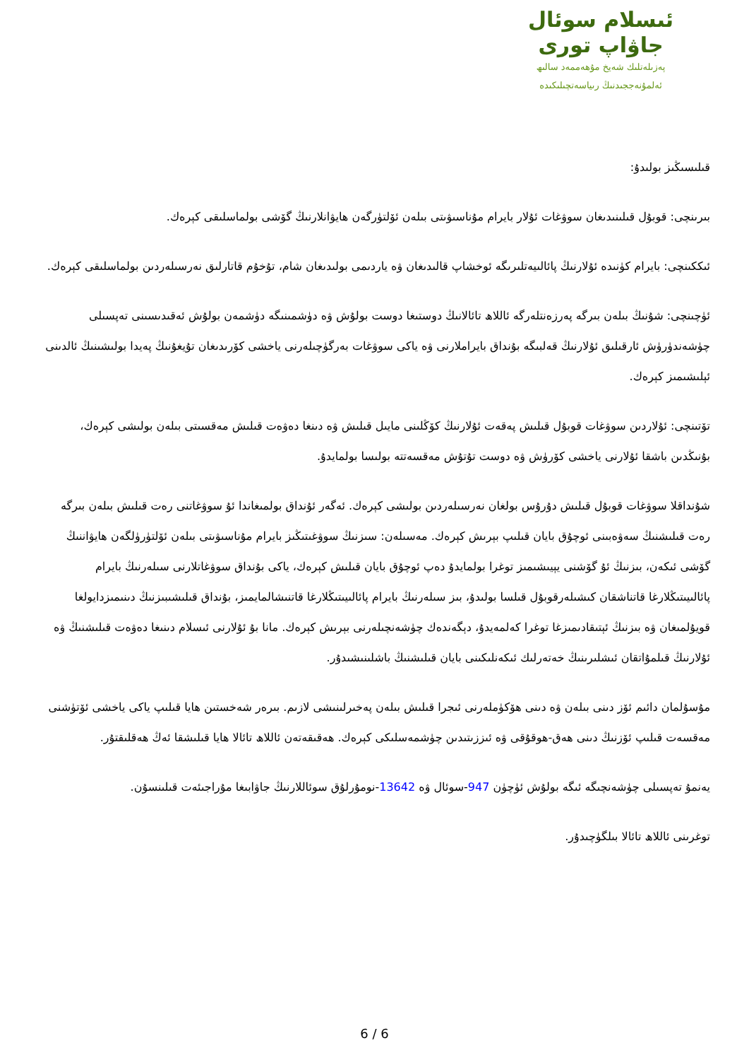ئىسلام سوئال
جاۋاپ تورى
پەزىلەتلىك شەيخ مۇھەممەد سالىھ
ئەلمۇنەججىدنىڭ رىياسەتچىلىكىدە
قىلىسىڭىز بولىدۇ:
بىرىنچى: قوبۇل قىلىنىدىغان سوۋغات ئۇلار بايرام مۇناسىۋىتى بىلەن ئۆلتۈرگەن ھايۋانلارنىڭ گۆشى بولماسلىقى كېرەك.
ئىككىنچى: بايرام كۈنىدە ئۇلارنىڭ پائالىيەتلىرىگە ئوخشاپ قالىدىغان ۋە ياردىمى بولىدىغان شام، تۇخۇم قاتارلىق نەرسىلەردىن بولماسلىقى كېرەك.
ئۈچىنچى: شۇنىڭ بىلەن بىرگە پەرزەنتلەرگە ئاللاھ تائالانىڭ دوستىغا دوست بولۇش ۋە دۈشمىنىگە دۈشمەن بولۇش ئەقىدىسىنى تەپسىلى چۈشەندۈرۈش ئارقىلىق ئۇلارنىڭ قەلبىگە بۇنداق بايراملارنى ۋە ياكى سوۋغات بەرگۈچىلەرنى ياخشى كۆرىدىغان تۇيغۇنىڭ پەيدا بولىشىنىڭ ئالدىنى ئېلىشىمىز كېرەك.
تۆتىنچى: ئۇلاردىن سوۋغات قوبۇل قىلىش پەقەت ئۇلارنىڭ كۆڭلىنى مايىل قىلىش ۋە دىنغا دەۋەت قىلىش مەقسىتى بىلەن بولىشى كېرەك، بۇنىڭدىن باشقا ئۇلارنى ياخشى كۆرۈش ۋە دوست تۇتۇش مەقسەتتە بولىسا بولمايدۇ.
شۇنداقلا سوۋغات قوبۇل قىلىش دۇرۇس بولغان نەرسىلەردىن بولىشى كېرەك. ئەگەر ئۇنداق بولمىغاندا ئۇ سوۋغاتنى رەت قىلىش بىلەن بىرگە رەت قىلىشنىڭ سەۋەبىنى ئوچۇق بايان قىلىپ بېرىش كېرەك. مەسىلەن: سىزنىڭ سوۋغىتىڭىز بايرام مۇناسىۋىتى بىلەن ئۆلتۈرۈلگەن ھايۋاننىڭ گۆشى ئىكەن، بىزنىڭ ئۇ گۆشنى يېيىشىمىز توغرا بولمايدۇ دەپ ئوچۇق بايان قىلىش كېرەك، ياكى بۇنداق سوۋغاتلارنى سىلەرنىڭ بايرام پائالىيىتىڭلارغا قاتناشقان كىشىلەرقوبۇل قىلسا بولىدۇ، بىز سىلەرنىڭ بايرام پائالىيىتىڭلارغا قاتنىشالمايمىز، بۇنداق قىلىشىبىزنىڭ دىنىمىزدايولغا قويۇلمىغان ۋە بىزنىڭ ئېتىقادىمىزغا توغرا كەلمەيدۇ، دېگەندەك چۈشەنچىلەرنى بېرىش كېرەك. مانا بۇ ئۇلارنى ئىسلام دىنىغا دەۋەت قىلىشنىڭ ۋە ئۇلارنىڭ قىلمۇاتقان ئىشلىرىنىڭ خەتەرلىك ئىكەنلىكىنى بايان قىلىشنىڭ باشلىنىشىدۇر.
مۇسۇلمان دائىم ئۆز دىنى بىلەن ۋە دىنى ھۆكۈملەرنى ئىجرا قىلىش بىلەن پەخىرلىنىشى لازىم. بىرەر شەخستىن ھايا قىلىپ ياكى ياخشى ئۆتۈشنى مەقسەت قىلىپ ئۆزنىڭ دىنى ھەق-ھوقۇقى ۋە ئىززىتىدىن چۈشمەسلىكى كېرەك. ھەقىقەتەن ئاللاھ تائالا ھايا قىلىشقا ئەڭ ھەقلىقتۇر.
يەنمۇ تەپسىلى چۈشەنچىگە ئىگە بولۇش ئۈچۈن 947-سوئال ۋە 13642-نومۇرلۇق سوئاللارنىڭ جاۋابىغا مۇراجىئەت قىلىنسۇن.
توغرىنى ئاللاھ تائالا بىلگۈچىدۇر.
6 / 6